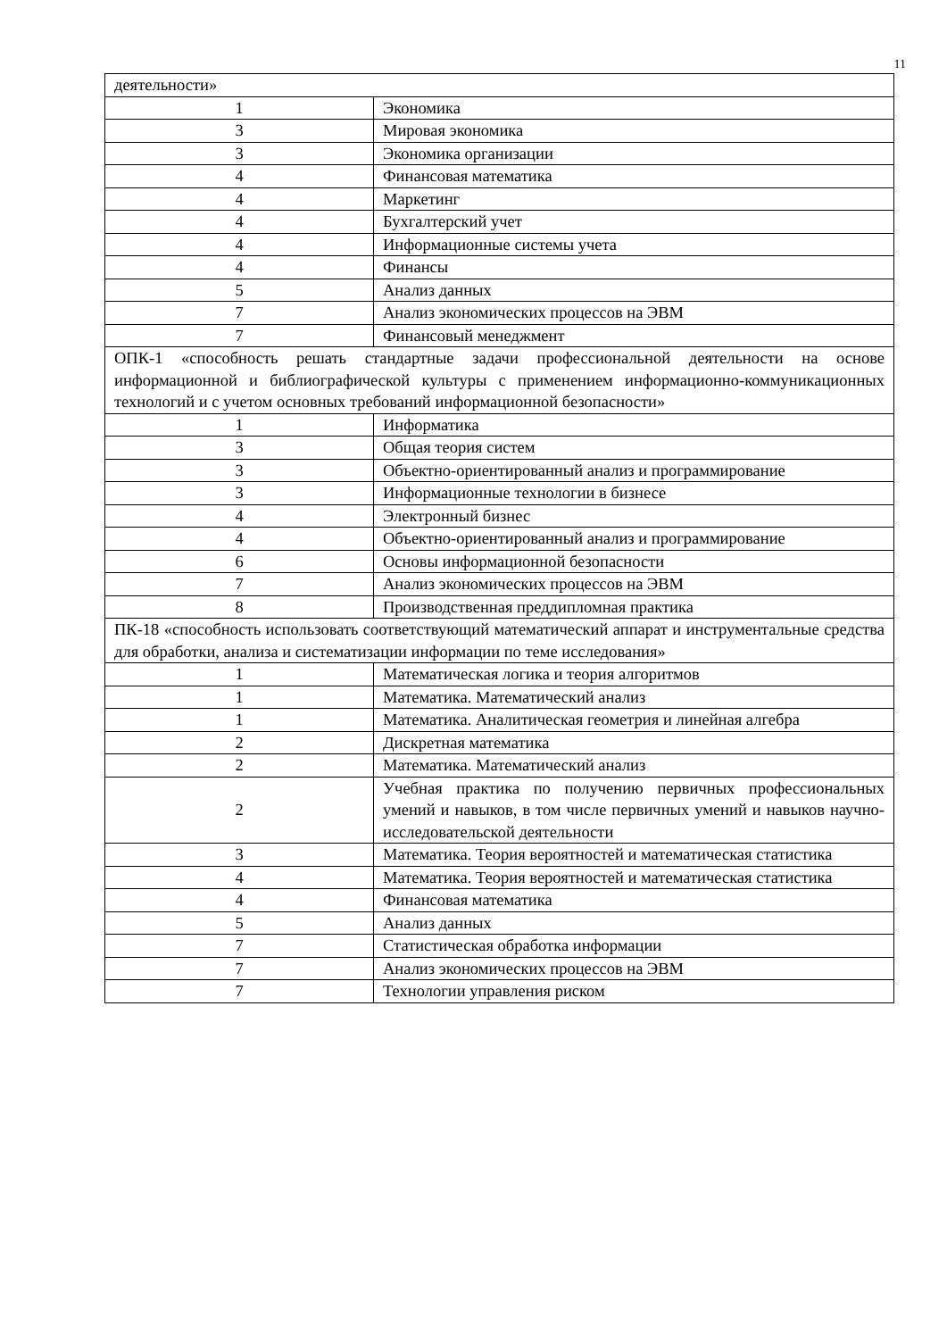11
| деятельности» | |
| 1 | Экономика |
| 3 | Мировая экономика |
| 3 | Экономика организации |
| 4 | Финансовая математика |
| 4 | Маркетинг |
| 4 | Бухгалтерский учет |
| 4 | Информационные системы учета |
| 4 | Финансы |
| 5 | Анализ данных |
| 7 | Анализ экономических процессов на ЭВМ |
| 7 | Финансовый менеджмент |
| ОПК-1 «способность решать стандартные задачи профессиональной деятельности на основе информационной и библиографической культуры с применением информационно-коммуникационных технологий и с учетом основных требований информационной безопасности» | |
| 1 | Информатика |
| 3 | Общая теория систем |
| 3 | Объектно-ориентированный анализ и программирование |
| 3 | Информационные технологии в бизнесе |
| 4 | Электронный бизнес |
| 4 | Объектно-ориентированный анализ и программирование |
| 6 | Основы информационной безопасности |
| 7 | Анализ экономических процессов на ЭВМ |
| 8 | Производственная преддипломная практика |
| ПК-18 «способность использовать соответствующий математический аппарат и инструментальные средства для обработки, анализа и систематизации информации по теме исследования» | |
| 1 | Математическая логика и теория алгоритмов |
| 1 | Математика. Математический анализ |
| 1 | Математика. Аналитическая геометрия и линейная алгебра |
| 2 | Дискретная математика |
| 2 | Математика. Математический анализ |
| 2 | Учебная практика по получению первичных профессиональных умений и навыков, в том числе первичных умений и навыков научно-исследовательской деятельности |
| 3 | Математика. Теория вероятностей и математическая статистика |
| 4 | Математика. Теория вероятностей и математическая статистика |
| 4 | Финансовая математика |
| 5 | Анализ данных |
| 7 | Статистическая обработка информации |
| 7 | Анализ экономических процессов на ЭВМ |
| 7 | Технологии управления риском |